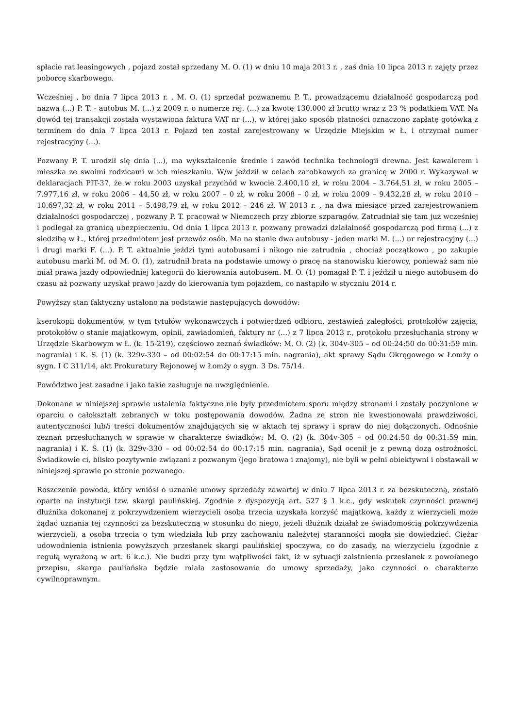spłacie rat leasingowych , pojazd został sprzedany M. O. (1) w dniu 10 maja 2013 r. , zaś dnia 10 lipca 2013 r. zajęty przez poborcę skarbowego.
Wcześniej , bo dnia 7 lipca 2013 r. , M. O. (1) sprzedał pozwanemu P. T., prowadzącemu działalność gospodarczą pod nazwą (...) P. T. - autobus M. (...) z 2009 r. o numerze rej. (...) za kwotę 130.000 zł brutto wraz z 23 % podatkiem VAT. Na dowód tej transakcji została wystawiona faktura VAT nr (...), w której jako sposób płatności oznaczono zapłatę gotówką z terminem do dnia 7 lipca 2013 r. Pojazd ten został zarejestrowany w Urzędzie Miejskim w Ł. i otrzymał numer rejestracyjny (...).
Pozwany P. T. urodził się dnia (...), ma wykształcenie średnie i zawód technika technologii drewna. Jest kawalerem i mieszka ze swoimi rodzicami w ich mieszkaniu. W/w jeździł w celach zarobkowych za granicę w 2000 r. Wykazywał w deklaracjach PIT-37, że w roku 2003 uzyskał przychód w kwocie 2.400,10 zł, w roku 2004 – 3.764,51 zł, w roku 2005 – 7.977,16 zł, w roku 2006 – 44,50 zł, w roku 2007 – 0 zł, w roku 2008 – 0 zł, w roku 2009 – 9.432,28 zł, w roku 2010 – 10.697,32 zł, w roku 2011 – 5.498,79 zł, w roku 2012 – 246 zł. W 2013 r. , na dwa miesiące przed zarejestrowaniem działalności gospodarczej , pozwany P. T. pracował w Niemczech przy zbiorze szparagów. Zatrudniał się tam już wcześniej i podlegał za granicą ubezpieczeniu. Od dnia 1 lipca 2013 r. pozwany prowadzi działalność gospodarczą pod firmą (...) z siedzibą w Ł., której przedmiotem jest przewóz osób. Ma na stanie dwa autobusy - jeden marki M. (...) nr rejestracyjny (...) i drugi marki F. (...). P. T. aktualnie jeździ tymi autobusami i nikogo nie zatrudnia , chociaż początkowo , po zakupie autobusu marki M. od M. O. (1), zatrudnił brata na podstawie umowy o pracę na stanowisku kierowcy, ponieważ sam nie miał prawa jazdy odpowiedniej kategorii do kierowania autobusem. M. O. (1) pomagał P. T. i jeździł u niego autobusem do czasu aż pozwany uzyskał prawo jazdy do kierowania tym pojazdem, co nastąpiło w styczniu 2014 r.
Powyższy stan faktyczny ustalono na podstawie następujących dowodów:
kserokopii dokumentów, w tym tytułów wykonawczych i potwierdzeń odbioru, zestawień zaległości, protokołów zajęcia, protokołów o stanie majątkowym, opinii, zawiadomień, faktury nr (...) z 7 lipca 2013 r., protokołu przesłuchania strony w Urzędzie Skarbowym w Ł. (k. 15-219), częściowo zeznań świadków: M. O. (2) (k. 304v-305 – od 00:24:50 do 00:31:59 min. nagrania) i K. S. (1) (k. 329v-330 – od 00:02:54 do 00:17:15 min. nagrania), akt sprawy Sądu Okręgowego w Łomży o sygn. I C 311/14, akt Prokuratury Rejonowej w Łomży o sygn. 3 Ds. 75/14.
Powództwo jest zasadne i jako takie zasługuje na uwzględnienie.
Dokonane w niniejszej sprawie ustalenia faktyczne nie były przedmiotem sporu między stronami i zostały poczynione w oparciu o całokształt zebranych w toku postępowania dowodów. Żadna ze stron nie kwestionowała prawdziwości, autentyczności lub/i treści dokumentów znajdujących się w aktach tej sprawy i spraw do niej dołączonych. Odnośnie zeznań przesłuchanych w sprawie w charakterze świadków: M. O. (2) (k. 304v-305 – od 00:24:50 do 00:31:59 min. nagrania) i K. S. (1) (k. 329v-330 – od 00:02:54 do 00:17:15 min. nagrania), Sąd ocenił je z pewną dozą ostrożności. Świadkowie ci, blisko pozytywnie związani z pozwanym (jego bratowa i znajomy), nie byli w pełni obiektywni i obstawali w niniejszej sprawie po stronie pozwanego.
Roszczenie powoda, który wniósł o uznanie umowy sprzedaży zawartej w dniu 7 lipca 2013 r. za bezskuteczną, zostało oparte na instytucji tzw. skargi paulińskiej. Zgodnie z dyspozycją art. 527 § 1 k.c., gdy wskutek czynności prawnej dłużnika dokonanej z pokrzywdzeniem wierzycieli osoba trzecia uzyskała korzyść majątkową, każdy z wierzycieli może żądać uznania tej czynności za bezskuteczną w stosunku do niego, jeżeli dłużnik działał ze świadomością pokrzywdzenia wierzycieli, a osoba trzecia o tym wiedziała lub przy zachowaniu należytej staranności mogła się dowiedzieć. Ciężar udowodnienia istnienia powyższych przesłanek skargi paulińskiej spoczywa, co do zasady, na wierzycielu (zgodnie z regułą wyrażoną w art. 6 k.c.). Nie budzi przy tym wątpliwości fakt, iż w sytuacji zaistnienia przesłanek z powołanego przepisu, skarga pauliańska będzie miała zastosowanie do umowy sprzedaży, jako czynności o charakterze cywilnoprawnym.